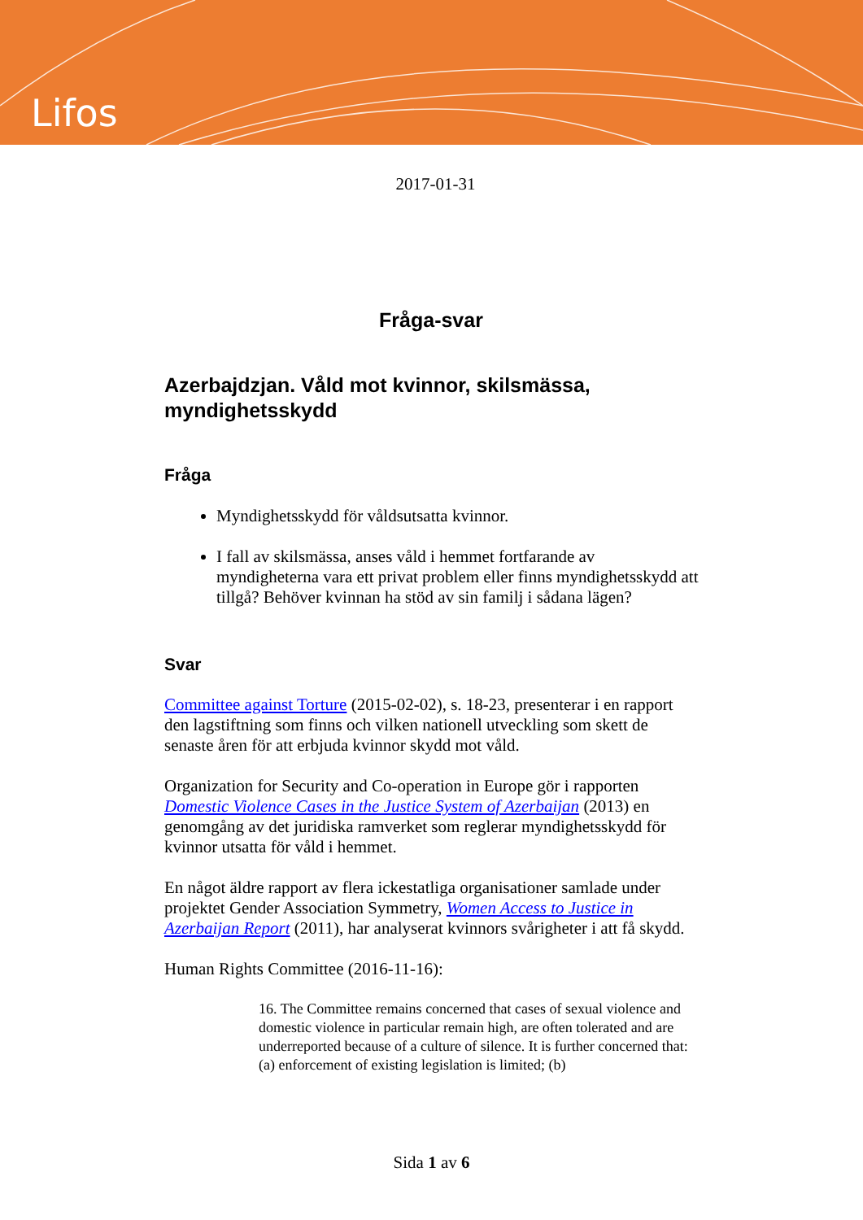Lifos
2017-01-31
Fråga-svar
Azerbajdzjan. Våld mot kvinnor, skilsmässa, myndighetsskydd
Fråga
Myndighetsskydd för våldsutsatta kvinnor.
I fall av skilsmässa, anses våld i hemmet fortfarande av myndigheterna vara ett privat problem eller finns myndighetsskydd att tillgå? Behöver kvinnan ha stöd av sin familj i sådana lägen?
Svar
Committee against Torture (2015-02-02), s. 18-23, presenterar i en rapport den lagstiftning som finns och vilken nationell utveckling som skett de senaste åren för att erbjuda kvinnor skydd mot våld.
Organization for Security and Co-operation in Europe gör i rapporten Domestic Violence Cases in the Justice System of Azerbaijan (2013) en genomgång av det juridiska ramverket som reglerar myndighetsskydd för kvinnor utsatta för våld i hemmet.
En något äldre rapport av flera ickestatliga organisationer samlade under projektet Gender Association Symmetry, Women Access to Justice in Azerbaijan Report (2011), har analyserat kvinnors svårigheter i att få skydd.
Human Rights Committee (2016-11-16):
16. The Committee remains concerned that cases of sexual violence and domestic violence in particular remain high, are often tolerated and are underreported because of a culture of silence. It is further concerned that: (a) enforcement of existing legislation is limited; (b)
Sida 1 av 6